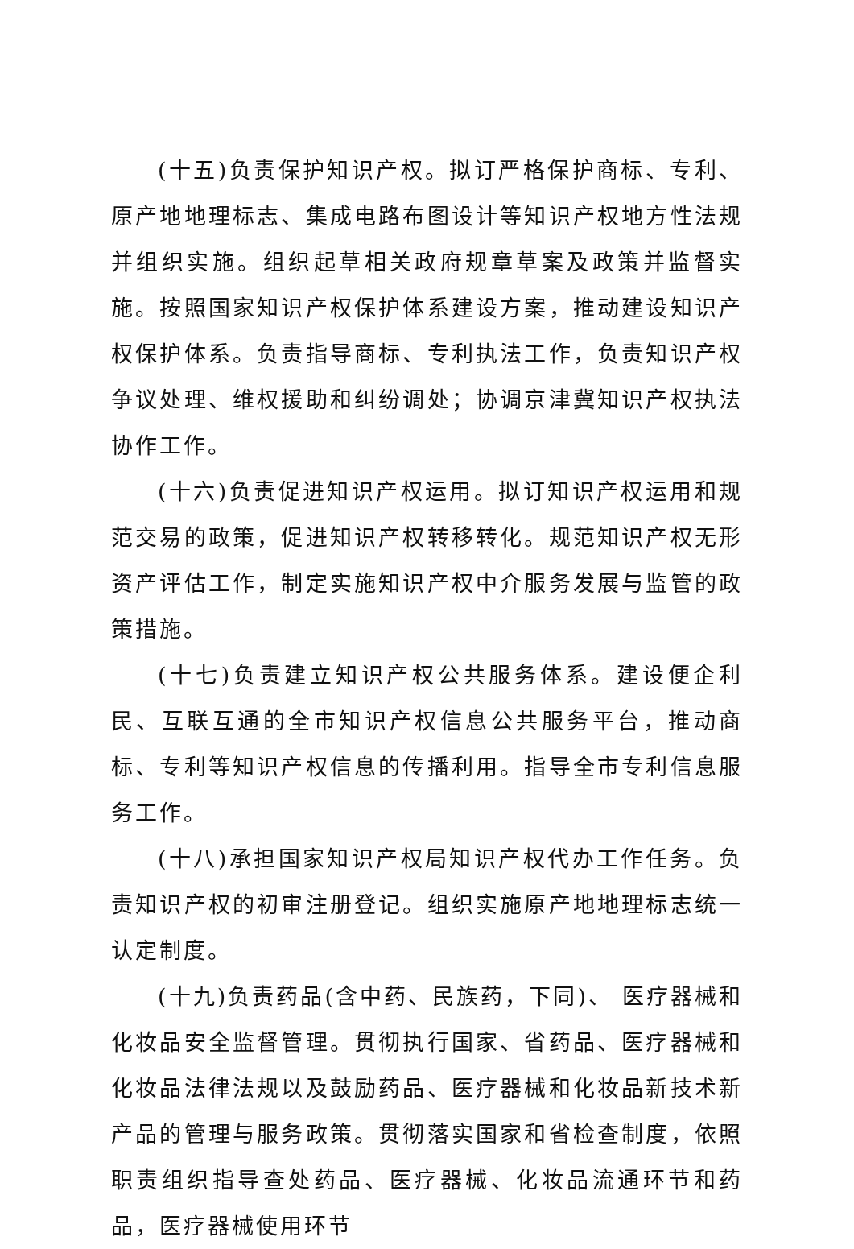(十五)负责保护知识产权。拟订严格保护商标、专利、原产地地理标志、集成电路布图设计等知识产权地方性法规并组织实施。组织起草相关政府规章草案及政策并监督实施。按照国家知识产权保护体系建设方案，推动建设知识产权保护体系。负责指导商标、专利执法工作，负责知识产权争议处理、维权援助和纠纷调处；协调京津冀知识产权执法协作工作。
(十六)负责促进知识产权运用。拟订知识产权运用和规范交易的政策，促进知识产权转移转化。规范知识产权无形资产评估工作，制定实施知识产权中介服务发展与监管的政策措施。
(十七)负责建立知识产权公共服务体系。建设便企利民、互联互通的全市知识产权信息公共服务平台，推动商标、专利等知识产权信息的传播利用。指导全市专利信息服务工作。
(十八)承担国家知识产权局知识产权代办工作任务。负责知识产权的初审注册登记。组织实施原产地地理标志统一认定制度。
(十九)负责药品(含中药、民族药，下同)、 医疗器械和化妆品安全监督管理。贯彻执行国家、省药品、医疗器械和化妆品法律法规以及鼓励药品、医疗器械和化妆品新技术新产品的管理与服务政策。贯彻落实国家和省检查制度，依照职责组织指导查处药品、医疗器械、化妆品流通环节和药品，医疗器械使用环节